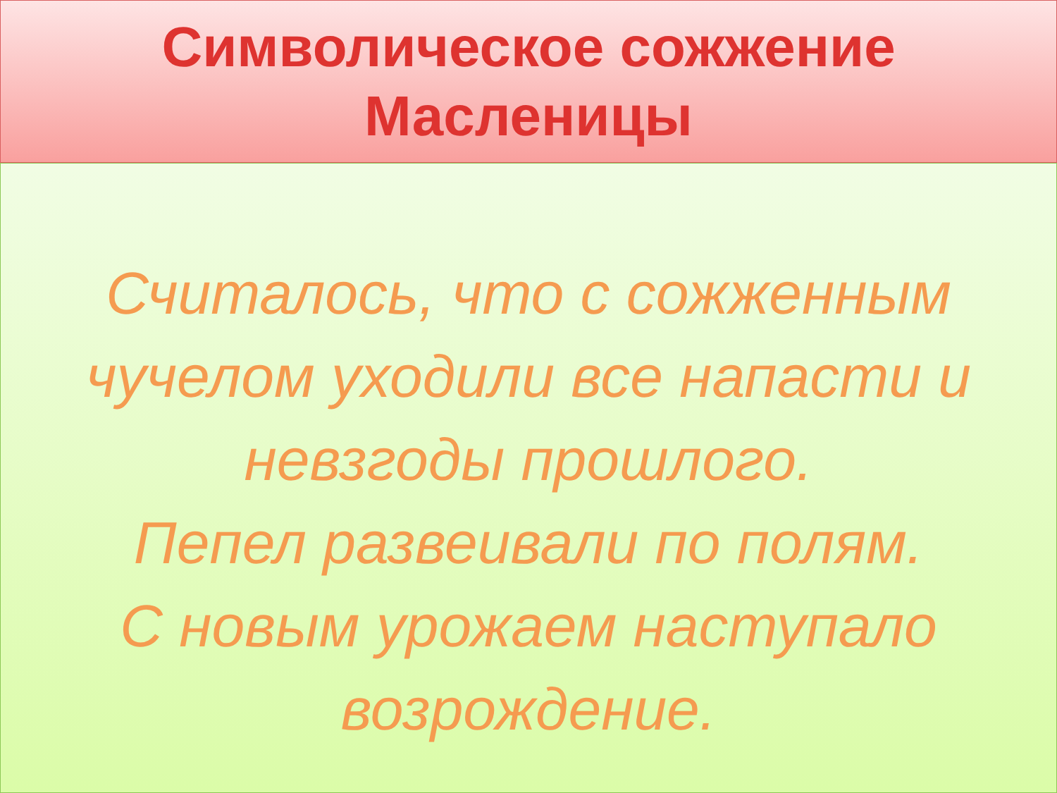Символическое сожжение
Масленицы
Считалось, что с сожженным
чучелом уходили все напасти и
невзгоды прошлого.
Пепел развеивали по полям.
С новым урожаем наступало
возрождение.